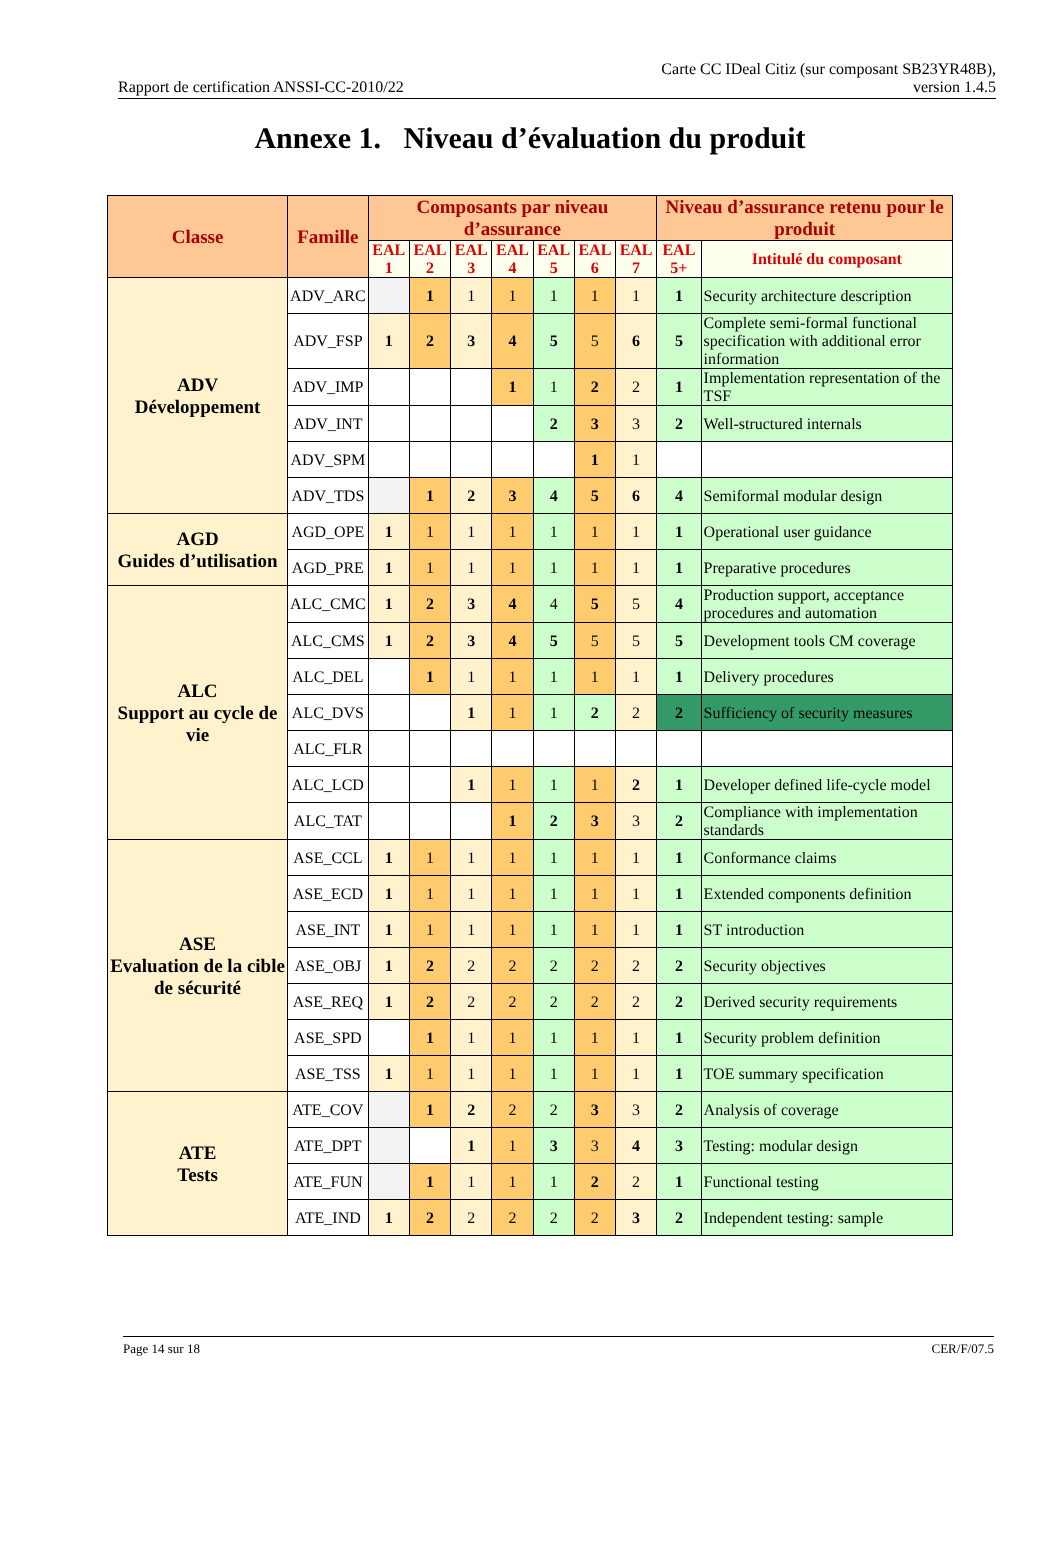Rapport de certification ANSSI-CC-2010/22
Carte CC IDeal Citiz (sur composant SB23YR48B),
version 1.4.5
Annexe 1. Niveau d’évaluation du produit
| Classe | Famille | Composants par niveau d’assurance | | | | | | | Niveau d’assurance retenu pour le produit | |
| --- | --- | --- | --- | --- | --- | --- | --- | --- | --- | --- |
| | | EAL 1 | EAL 2 | EAL 3 | EAL 4 | EAL 5 | EAL 6 | EAL 7 | EAL 5+ | Intitulé du composant |
| ADV Développement | ADV_ARC | | 1 | 1 | 1 | 1 | 1 | 1 | 1 | Security architecture description |
| | ADV_FSP | 1 | 2 | 3 | 4 | 5 | 5 | 6 | 5 | Complete semi-formal functional specification with additional error information |
| | ADV_IMP | | | | 1 | 1 | 2 | 2 | 1 | Implementation representation of the TSF |
| | ADV_INT | | | | | 2 | 3 | 3 | 2 | Well-structured internals |
| | ADV_SPM | | | | | | 1 | 1 | | |
| | ADV_TDS | | 1 | 2 | 3 | 4 | 5 | 6 | 4 | Semiformal modular design |
| AGD Guides d’utilisation | AGD_OPE | 1 | 1 | 1 | 1 | 1 | 1 | 1 | 1 | Operational user guidance |
| | AGD_PRE | 1 | 1 | 1 | 1 | 1 | 1 | 1 | 1 | Preparative procedures |
| ALC Support au cycle de vie | ALC_CMC | 1 | 2 | 3 | 4 | 4 | 5 | 5 | 4 | Production support, acceptance procedures and automation |
| | ALC_CMS | 1 | 2 | 3 | 4 | 5 | 5 | 5 | 5 | Development tools CM coverage |
| | ALC_DEL | | 1 | 1 | 1 | 1 | 1 | 1 | 1 | Delivery procedures |
| | ALC_DVS | | | 1 | 1 | 1 | 2 | 2 | 2 | Sufficiency of security measures |
| | ALC_FLR | | | | | | | | | |
| | ALC_LCD | | | 1 | 1 | 1 | 1 | 2 | 1 | Developer defined life-cycle model |
| | ALC_TAT | | | | 1 | 2 | 3 | 3 | 2 | Compliance with implementation standards |
| ASE Evaluation de la cible de sécurité | ASE_CCL | 1 | 1 | 1 | 1 | 1 | 1 | 1 | 1 | Conformance claims |
| | ASE_ECD | 1 | 1 | 1 | 1 | 1 | 1 | 1 | 1 | Extended components definition |
| | ASE_INT | 1 | 1 | 1 | 1 | 1 | 1 | 1 | 1 | ST introduction |
| | ASE_OBJ | 1 | 2 | 2 | 2 | 2 | 2 | 2 | 2 | Security objectives |
| | ASE_REQ | 1 | 2 | 2 | 2 | 2 | 2 | 2 | 2 | Derived security requirements |
| | ASE_SPD | | 1 | 1 | 1 | 1 | 1 | 1 | 1 | Security problem definition |
| | ASE_TSS | 1 | 1 | 1 | 1 | 1 | 1 | 1 | 1 | TOE summary specification |
| ATE Tests | ATE_COV | | 1 | 2 | 2 | 2 | 3 | 3 | 2 | Analysis of coverage |
| | ATE_DPT | | | 1 | 1 | 3 | 3 | 4 | 3 | Testing: modular design |
| | ATE_FUN | | 1 | 1 | 1 | 1 | 2 | 2 | 1 | Functional testing |
| | ATE_IND | 1 | 2 | 2 | 2 | 2 | 2 | 3 | 2 | Independent testing: sample |
Page 14 sur 18 CER/F/07.5